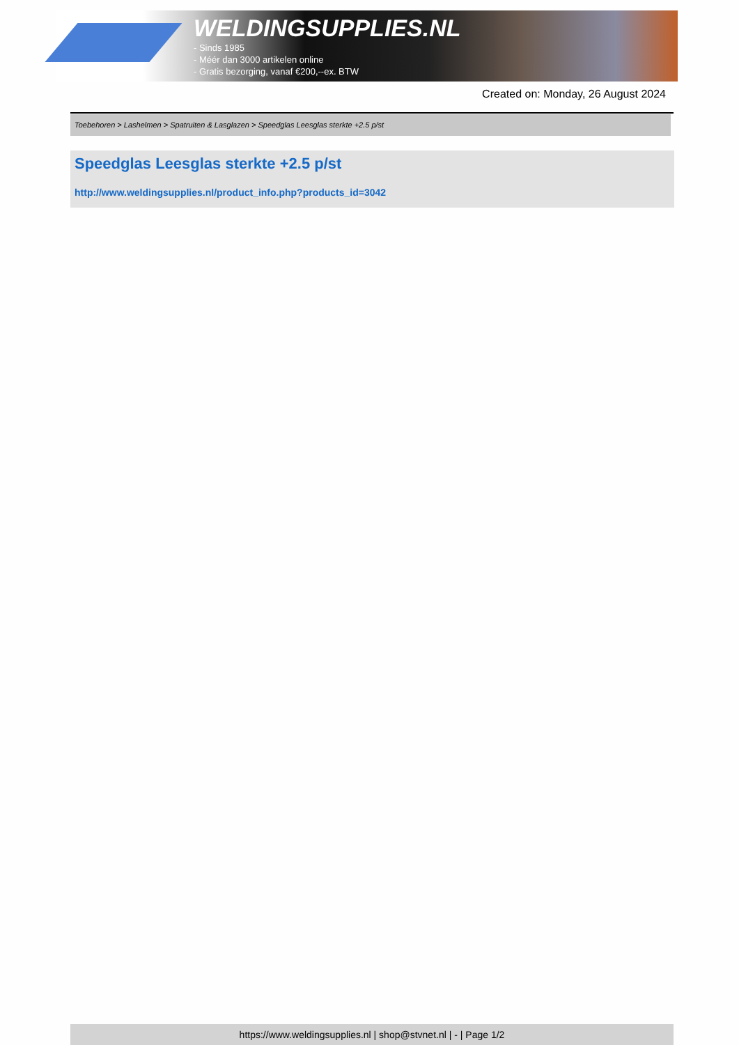WELDINGSUPPLIES.NL
- Sinds 1985
- Méér dan 3000 artikelen online
- Gratis bezorging, vanaf €200,--ex. BTW
Created on: Monday, 26 August 2024
Toebehoren > Lashelmen > Spatruiten & Lasglazen > Speedglas Leesglas sterkte +2.5 p/st
Speedglas Leesglas sterkte +2.5 p/st
http://www.weldingsupplies.nl/product_info.php?products_id=3042
https://www.weldingsupplies.nl | shop@stvnet.nl | - | Page 1/2